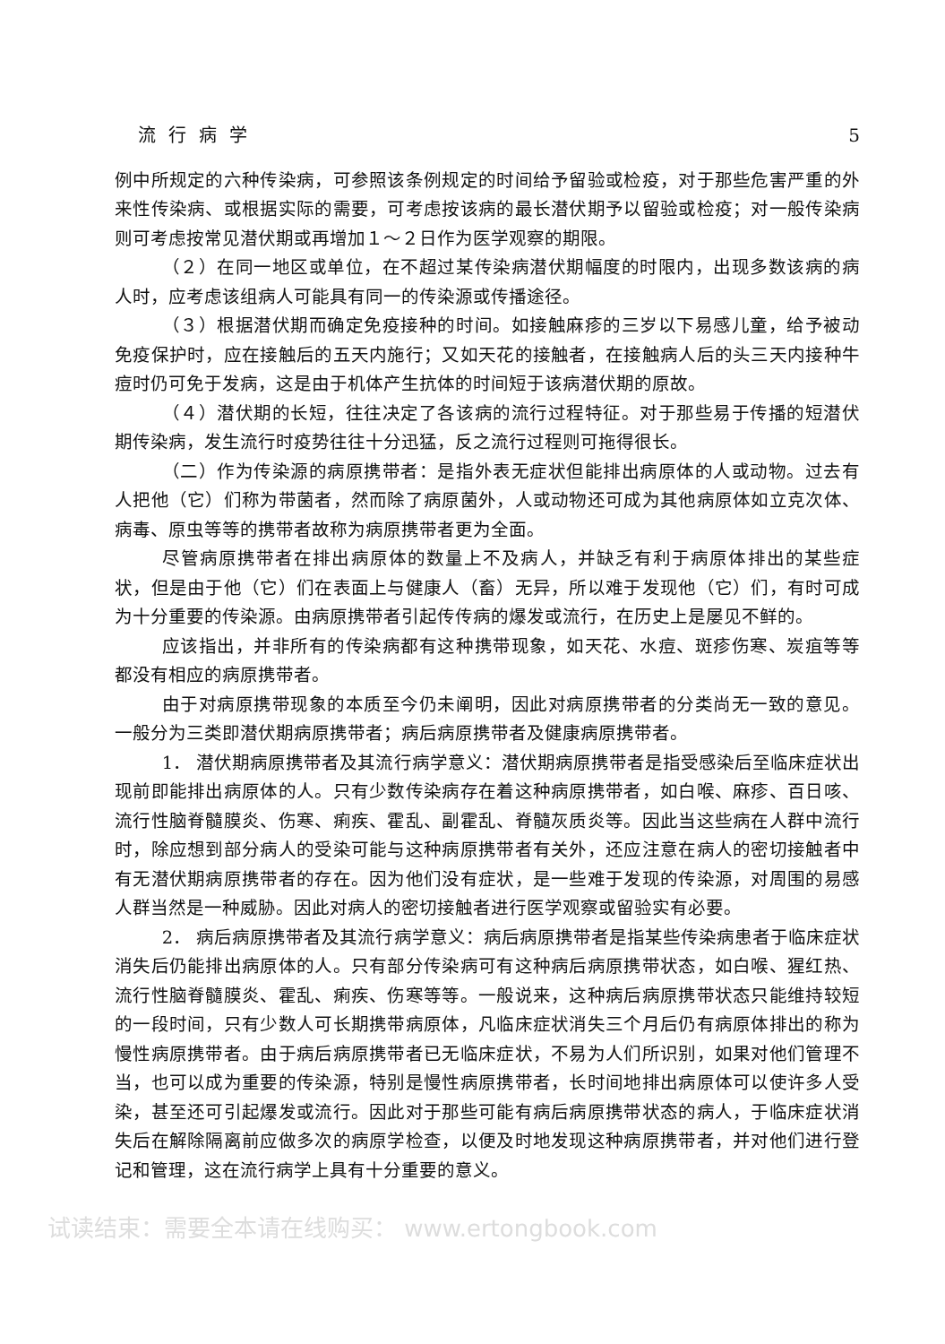流行病学 5
例中所规定的六种传染病，可参照该条例规定的时间给予留验或检疫，对于那些危害严重的外来性传染病、或根据实际的需要，可考虑按该病的最长潜伏期予以留验或检疫；对一般传染病则可考虑按常见潜伏期或再增加１～２日作为医学观察的期限。
（２）在同一地区或单位，在不超过某传染病潜伏期幅度的时限内，出现多数该病的病人时，应考虑该组病人可能具有同一的传染源或传播途径。
（３）根据潜伏期而确定免疫接种的时间。如接触麻疹的三岁以下易感儿童，给予被动免疫保护时，应在接触后的五天内施行；又如天花的接触者，在接触病人后的头三天内接种牛痘时仍可免于发病，这是由于机体产生抗体的时间短于该病潜伏期的原故。
（４）潜伏期的长短，往往决定了各该病的流行过程特征。对于那些易于传播的短潜伏期传染病，发生流行时疫势往往十分迅猛，反之流行过程则可拖得很长。
（二）作为传染源的病原携带者：是指外表无症状但能排出病原体的人或动物。过去有人把他（它）们称为带菌者，然而除了病原菌外，人或动物还可成为其他病原体如立克次体、病毒、原虫等等的携带者故称为病原携带者更为全面。
尽管病原携带者在排出病原体的数量上不及病人，并缺乏有利于病原体排出的某些症状，但是由于他（它）们在表面上与健康人（畜）无异，所以难于发现他（它）们，有时可成为十分重要的传染源。由病原携带者引起传传病的爆发或流行，在历史上是屡见不鲜的。
应该指出，并非所有的传染病都有这种携带现象，如天花、水痘、斑疹伤寒、炭疽等等都没有相应的病原携带者。
由于对病原携带现象的本质至今仍未阐明，因此对病原携带者的分类尚无一致的意见。一般分为三类即潜伏期病原携带者；病后病原携带者及健康病原携带者。
1． 潜伏期病原携带者及其流行病学意义：潜伏期病原携带者是指受感染后至临床症状出现前即能排出病原体的人。只有少数传染病存在着这种病原携带者，如白喉、麻疹、百日咳、流行性脑脊髓膜炎、伤寒、痢疾、霍乱、副霍乱、脊髓灰质炎等。因此当这些病在人群中流行时，除应想到部分病人的受染可能与这种病原携带者有关外，还应注意在病人的密切接触者中有无潜伏期病原携带者的存在。因为他们没有症状，是一些难于发现的传染源，对周围的易感人群当然是一种威胁。因此对病人的密切接触者进行医学观察或留验实有必要。
2． 病后病原携带者及其流行病学意义：病后病原携带者是指某些传染病患者于临床症状消失后仍能排出病原体的人。只有部分传染病可有这种病后病原携带状态，如白喉、猩红热、流行性脑脊髓膜炎、霍乱、痢疾、伤寒等等。一般说来，这种病后病原携带状态只能维持较短的一段时间，只有少数人可长期携带病原体，凡临床症状消失三个月后仍有病原体排出的称为慢性病原携带者。由于病后病原携带者已无临床症状，不易为人们所识别，如果对他们管理不当，也可以成为重要的传染源，特别是慢性病原携带者，长时间地排出病原体可以使许多人受染，甚至还可引起爆发或流行。因此对于那些可能有病后病原携带状态的病人，于临床症状消失后在解除隔离前应做多次的病原学检查，以便及时地发现这种病原携带者，并对他们进行登记和管理，这在流行病学上具有十分重要的意义。
试读结束：需要全本请在线购买： www.ertongbook.com